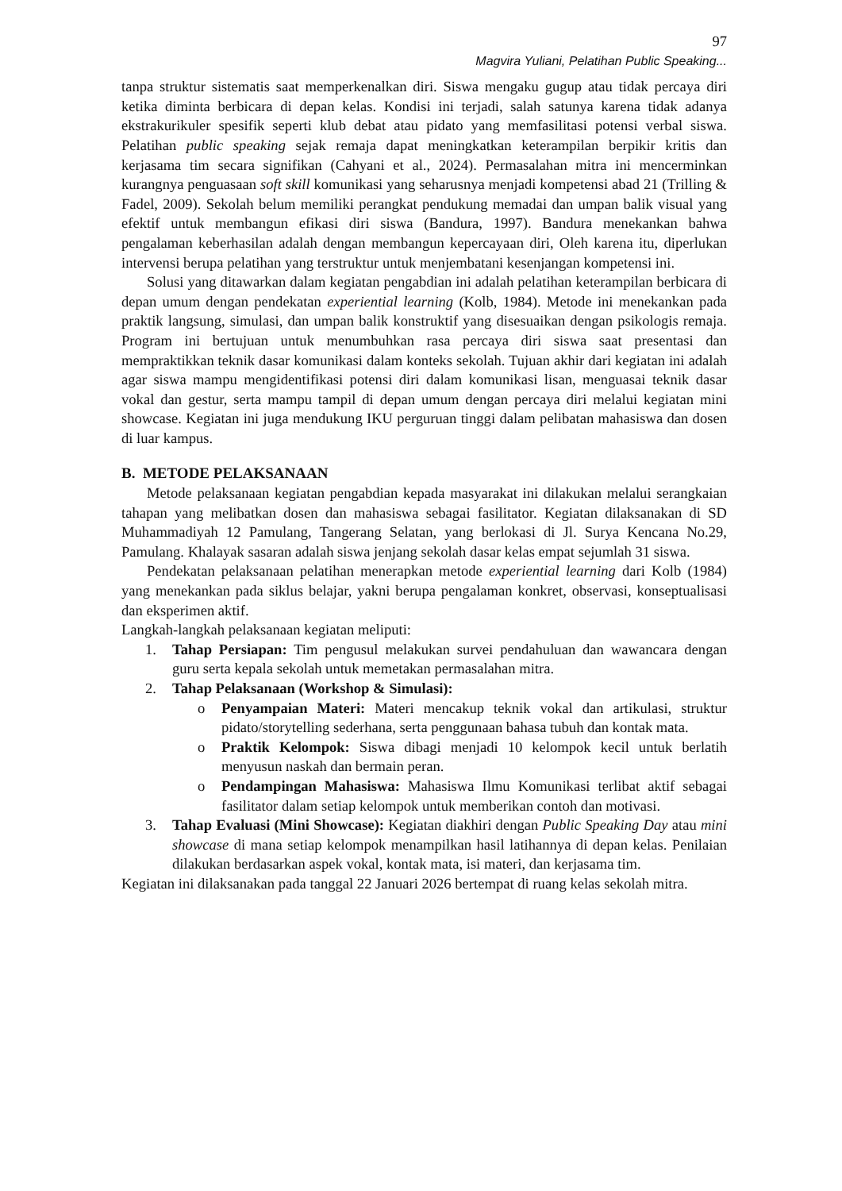97
Magvira Yuliani, Pelatihan Public Speaking...
tanpa struktur sistematis saat memperkenalkan diri. Siswa mengaku gugup atau tidak percaya diri ketika diminta berbicara di depan kelas. Kondisi ini terjadi, salah satunya karena tidak adanya ekstrakurikuler spesifik seperti klub debat atau pidato yang memfasilitasi potensi verbal siswa. Pelatihan public speaking sejak remaja dapat meningkatkan keterampilan berpikir kritis dan kerjasama tim secara signifikan (Cahyani et al., 2024). Permasalahan mitra ini mencerminkan kurangnya penguasaan soft skill komunikasi yang seharusnya menjadi kompetensi abad 21 (Trilling & Fadel, 2009). Sekolah belum memiliki perangkat pendukung memadai dan umpan balik visual yang efektif untuk membangun efikasi diri siswa (Bandura, 1997). Bandura menekankan bahwa pengalaman keberhasilan adalah dengan membangun kepercayaan diri, Oleh karena itu, diperlukan intervensi berupa pelatihan yang terstruktur untuk menjembatani kesenjangan kompetensi ini.
Solusi yang ditawarkan dalam kegiatan pengabdian ini adalah pelatihan keterampilan berbicara di depan umum dengan pendekatan experiential learning (Kolb, 1984). Metode ini menekankan pada praktik langsung, simulasi, dan umpan balik konstruktif yang disesuaikan dengan psikologis remaja. Program ini bertujuan untuk menumbuhkan rasa percaya diri siswa saat presentasi dan mempraktikkan teknik dasar komunikasi dalam konteks sekolah. Tujuan akhir dari kegiatan ini adalah agar siswa mampu mengidentifikasi potensi diri dalam komunikasi lisan, menguasai teknik dasar vokal dan gestur, serta mampu tampil di depan umum dengan percaya diri melalui kegiatan mini showcase. Kegiatan ini juga mendukung IKU perguruan tinggi dalam pelibatan mahasiswa dan dosen di luar kampus.
B. METODE PELAKSANAAN
Metode pelaksanaan kegiatan pengabdian kepada masyarakat ini dilakukan melalui serangkaian tahapan yang melibatkan dosen dan mahasiswa sebagai fasilitator. Kegiatan dilaksanakan di SD Muhammadiyah 12 Pamulang, Tangerang Selatan, yang berlokasi di Jl. Surya Kencana No.29, Pamulang. Khalayak sasaran adalah siswa jenjang sekolah dasar kelas empat sejumlah 31 siswa.
Pendekatan pelaksanaan pelatihan menerapkan metode experiential learning dari Kolb (1984) yang menekankan pada siklus belajar, yakni berupa pengalaman konkret, observasi, konseptualisasi dan eksperimen aktif.
Langkah-langkah pelaksanaan kegiatan meliputi:
1. Tahap Persiapan: Tim pengusul melakukan survei pendahuluan dan wawancara dengan guru serta kepala sekolah untuk memetakan permasalahan mitra.
2. Tahap Pelaksanaan (Workshop & Simulasi):
o Penyampaian Materi: Materi mencakup teknik vokal dan artikulasi, struktur pidato/storytelling sederhana, serta penggunaan bahasa tubuh dan kontak mata.
o Praktik Kelompok: Siswa dibagi menjadi 10 kelompok kecil untuk berlatih menyusun naskah dan bermain peran.
o Pendampingan Mahasiswa: Mahasiswa Ilmu Komunikasi terlibat aktif sebagai fasilitator dalam setiap kelompok untuk memberikan contoh dan motivasi.
3. Tahap Evaluasi (Mini Showcase): Kegiatan diakhiri dengan Public Speaking Day atau mini showcase di mana setiap kelompok menampilkan hasil latihannya di depan kelas. Penilaian dilakukan berdasarkan aspek vokal, kontak mata, isi materi, dan kerjasama tim.
Kegiatan ini dilaksanakan pada tanggal 22 Januari 2026 bertempat di ruang kelas sekolah mitra.